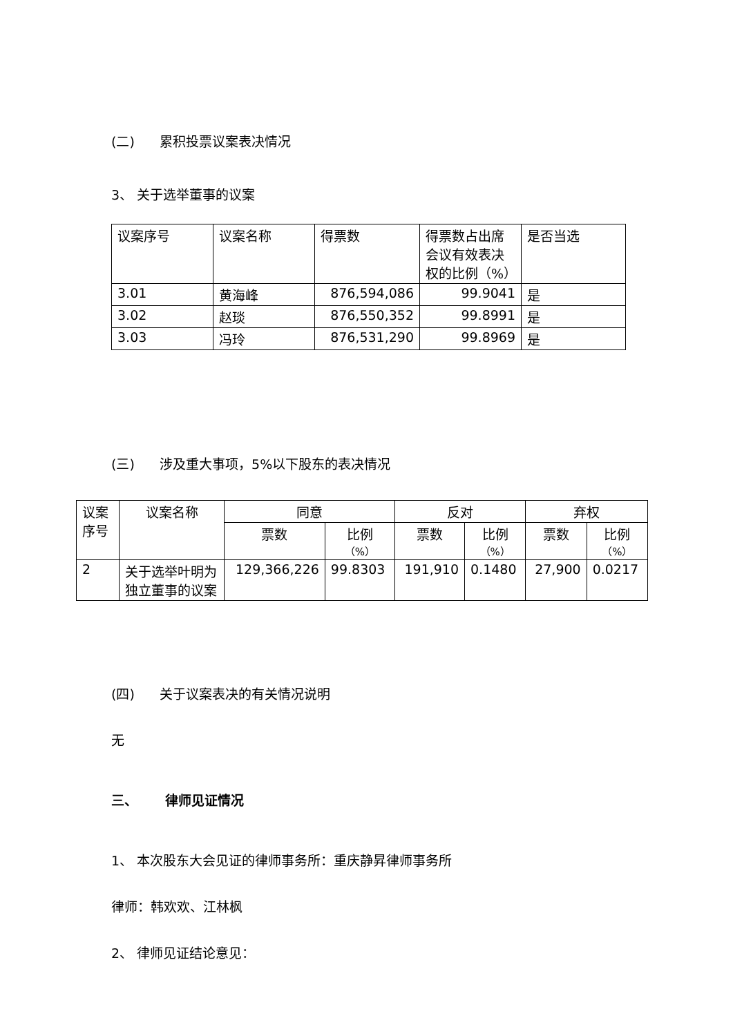(二) 累积投票议案表决情况
3、 关于选举董事的议案
| 议案序号 | 议案名称 | 得票数 | 得票数占出席会议有效表决权的比例（%） | 是否当选 |
| --- | --- | --- | --- | --- |
| 3.01 | 黄海峰 | 876,594,086 | 99.9041 | 是 |
| 3.02 | 赵琰 | 876,550,352 | 99.8991 | 是 |
| 3.03 | 冯玲 | 876,531,290 | 99.8969 | 是 |
(三) 涉及重大事项，5%以下股东的表决情况
| 议案序号 | 议案名称 | 同意 | | 反对 | | 弃权 | |
| --- | --- | --- | --- | --- | --- | --- | --- |
| | | 票数 | 比例 （%） | 票数 | 比例 （%） | 票数 | 比例 （%） |
| 2 | 关于选举叶明为独立董事的议案 | 129,366,226 | 99.8303 | 191,910 | 0.1480 | 27,900 | 0.0217 |
(四) 关于议案表决的有关情况说明
无
三、 律师见证情况
1、 本次股东大会见证的律师事务所：重庆静昇律师事务所
律师：韩欢欢、江林枫
2、 律师见证结论意见：